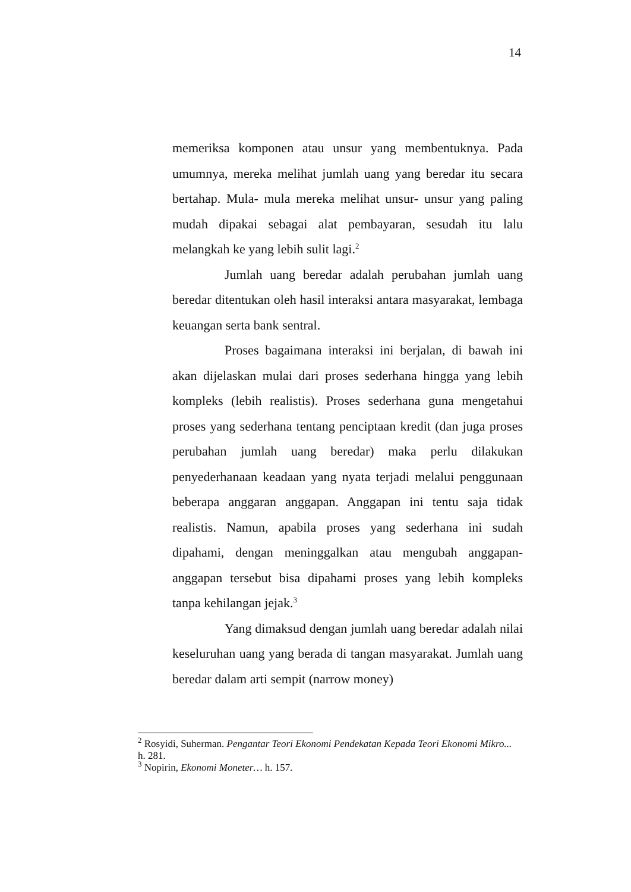14
memeriksa komponen atau unsur yang membentuknya. Pada umumnya, mereka melihat jumlah uang yang beredar itu secara bertahap. Mula- mula mereka melihat unsur- unsur yang paling mudah dipakai sebagai alat pembayaran, sesudah itu lalu melangkah ke yang lebih sulit lagi.<sup>2</sup>
Jumlah uang beredar adalah perubahan jumlah uang beredar ditentukan oleh hasil interaksi antara masyarakat, lembaga keuangan serta bank sentral.
Proses bagaimana interaksi ini berjalan, di bawah ini akan dijelaskan mulai dari proses sederhana hingga yang lebih kompleks (lebih realistis). Proses sederhana guna mengetahui proses yang sederhana tentang penciptaan kredit (dan juga proses perubahan jumlah uang beredar) maka perlu dilakukan penyederhanaan keadaan yang nyata terjadi melalui penggunaan beberapa anggaran anggapan. Anggapan ini tentu saja tidak realistis. Namun, apabila proses yang sederhana ini sudah dipahami, dengan meninggalkan atau mengubah anggapan-anggapan tersebut bisa dipahami proses yang lebih kompleks tanpa kehilangan jejak.<sup>3</sup>
Yang dimaksud dengan jumlah uang beredar adalah nilai keseluruhan uang yang berada di tangan masyarakat. Jumlah uang beredar dalam arti sempit (narrow money)
<sup>2</sup> Rosyidi, Suherman. Pengantar Teori Ekonomi Pendekatan Kepada Teori Ekonomi Mikro... h. 281.
<sup>3</sup> Nopirin, Ekonomi Moneter… h. 157.